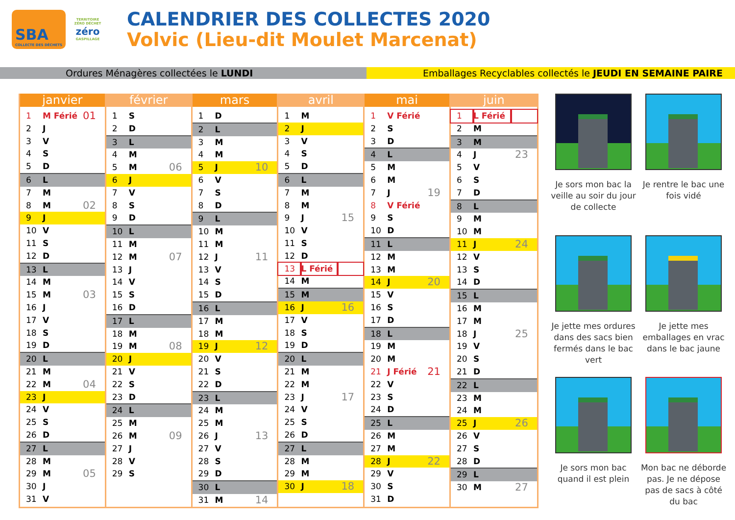SBA
COLLECTE DES DÉCHETS
TERRITOIRE ZÉRO DÉCHET
zéro
GASPILLAGE
CALENDRIER DES COLLECTES 2020
Volvic (Lieu-dit Moulet Marcenat)
Ordures Ménagères collectées le LUNDI Emballages Recyclables collectés le JEUDI EN SEMAINE PAIRE
janvier
| 1 | M Férié | 01 |
| 2 | J | |
| 3 | V | |
| 4 | S | |
| 5 | D | |
| 6 | L | |
| 7 | M | |
| 8 | M | 02 |
| 9 | J | |
| 10 | V | |
| 11 | S | |
| 12 | D | |
| 13 | L | |
| 14 | M | |
| 15 | M | 03 |
| 16 | J | |
| 17 | V | |
| 18 | S | |
| 19 | D | |
| 20 | L | |
| 21 | M | |
| 22 | M | 04 |
| 23 | J | |
| 24 | V | |
| 25 | S | |
| 26 | D | |
| 27 | L | |
| 28 | M | |
| 29 | M | 05 |
| 30 | J | |
| 31 | V | |
février
| 1 | S | |
| 2 | D | |
| 3 | L | |
| 4 | M | |
| 5 | M | 06 |
| 6 | J | |
| 7 | V | |
| 8 | S | |
| 9 | D | |
| 10 | L | |
| 11 | M | |
| 12 | M | 07 |
| 13 | J | |
| 14 | V | |
| 15 | S | |
| 16 | D | |
| 17 | L | |
| 18 | M | |
| 19 | M | 08 |
| 20 | J | |
| 21 | V | |
| 22 | S | |
| 23 | D | |
| 24 | L | |
| 25 | M | |
| 26 | M | 09 |
| 27 | J | |
| 28 | V | |
| 29 | S | |
mars
| 1 | D | |
| 2 | L | |
| 3 | M | |
| 4 | M | |
| 5 | J | 10 |
| 6 | V | |
| 7 | S | |
| 8 | D | |
| 9 | L | |
| 10 | M | |
| 11 | M | |
| 12 | J | 11 |
| 13 | V | |
| 14 | S | |
| 15 | D | |
| 16 | L | |
| 17 | M | |
| 18 | M | |
| 19 | J | 12 |
| 20 | V | |
| 21 | S | |
| 22 | D | |
| 23 | L | |
| 24 | M | |
| 25 | M | |
| 26 | J | 13 |
| 27 | V | |
| 28 | S | |
| 29 | D | |
| 30 | L | |
| 31 | M | 14 |
avril
| 1 | M | |
| 2 | J | |
| 3 | V | |
| 4 | S | |
| 5 | D | |
| 6 | L | |
| 7 | M | |
| 8 | M | |
| 9 | J | 15 |
| 10 | V | |
| 11 | S | |
| 12 | D | |
| 13 | L Férié | |
| 14 | M | |
| 15 | M | |
| 16 | J | 16 |
| 17 | V | |
| 18 | S | |
| 19 | D | |
| 20 | L | |
| 21 | M | |
| 22 | M | |
| 23 | J | 17 |
| 24 | V | |
| 25 | S | |
| 26 | D | |
| 27 | L | |
| 28 | M | |
| 29 | M | |
| 30 | J | 18 |
mai
| 1 | V Férié | |
| 2 | S | |
| 3 | D | |
| 4 | L | |
| 5 | M | |
| 6 | M | |
| 7 | J | 19 |
| 8 | V Férié | |
| 9 | S | |
| 10 | D | |
| 11 | L | |
| 12 | M | |
| 13 | M | |
| 14 | J | 20 |
| 15 | V | |
| 16 | S | |
| 17 | D | |
| 18 | L | |
| 19 | M | |
| 20 | M | |
| 21 | J Férié | 21 |
| 22 | V | |
| 23 | S | |
| 24 | D | |
| 25 | L | |
| 26 | M | |
| 27 | M | |
| 28 | J | 22 |
| 29 | V | |
| 30 | S | |
| 31 | D | |
juin
| 1 | L Férié | |
| 2 | M | |
| 3 | M | |
| 4 | J | 23 |
| 5 | V | |
| 6 | S | |
| 7 | D | |
| 8 | L | |
| 9 | M | |
| 10 | M | |
| 11 | J | 24 |
| 12 | V | |
| 13 | S | |
| 14 | D | |
| 15 | L | |
| 16 | M | |
| 17 | M | |
| 18 | J | 25 |
| 19 | V | |
| 20 | S | |
| 21 | D | |
| 22 | L | |
| 23 | M | |
| 24 | M | |
| 25 | J | 26 |
| 26 | V | |
| 27 | S | |
| 28 | D | |
| 29 | L | |
| 30 | M | 27 |
Je sors mon bac la veille au soir du jour de collecte
Je rentre le bac une fois vidé
Je jette mes ordures dans des sacs bien fermés dans le bac vert
Je jette mes emballages en vrac dans le bac jaune
Je sors mon bac quand il est plein
Mon bac ne déborde pas. Je ne dépose pas de sacs à côté du bac